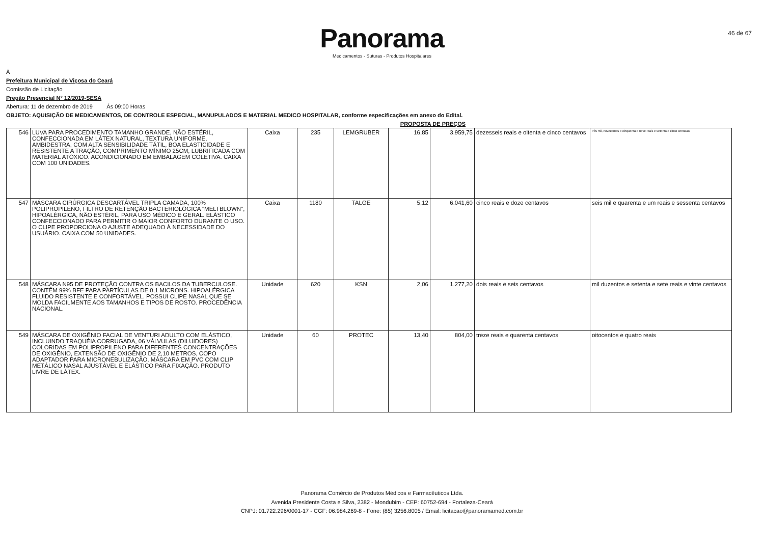Panorama
Medicamentos - Suturas - Produtos Hospitalares
46 de 67
Á
Prefeitura Municipal de Viçosa do Ceará
Comissão de Licitação
Pregão Presencial N° 12/2019-SESA
Abertura: 11 de dezembro de 2019 Ás 09:00 Horas
OBJETO: AQUISIÇÃO DE MEDICAMENTOS, DE CONTROLE ESPECIAL, MANUPULADOS E MATERIAL MEDICO HOSPITALAR, conforme especificações em anexo do Edital.
PROPOSTA DE PREÇOS
| 546 | LUVA PARA PROCEDIMENTO TAMANHO GRANDE, NÃO ESTÉRIL, CONFECCIONADA EM LÁTEX NATURAL, TEXTURA UNIFORME, AMBIDESTRA, COM ALTA SENSIBILIDADE TÁTIL, BOA ELASTICIDADE E RESISTENTE A TRAÇÃO, COMPRIMENTO MÍNIMO 25CM, LUBRIFICADA COM MATERIAL ATÓXICO. ACONDICIONADO EM EMBALAGEM COLETIVA. CAIXA COM 100 UNIDADES. | Caixa | 235 | LEMGRUBER | 16,85 | 3.959,75 | dezesseis reais e oitenta e cinco centavos | três mil, novecentos e cinquenta e nove reais e setenta e cinco centavos |
| 547 | MÁSCARA CIRÚRGICA DESCARTÁVEL TRIPLA CAMADA, 100% POLIPROPILENO, FILTRO DE RETENÇÃO BACTERIOLÓGICA "MELTBLOWN", HIPOALÉRGICA, NÃO ESTÉRIL, PARA USO MÉDICO E GERAL. ELÁSTICO CONFECCIONADO PARA PERMITIR O MAIOR CONFORTO DURANTE O USO. O CLIPE PROPORCIONA O AJUSTE ADEQUADO À NECESSIDADE DO USUÁRIO. CAIXA COM 50 UNIDADES. | Caixa | 1180 | TALGE | 5,12 | 6.041,60 | cinco reais e doze centavos | seis mil e quarenta e um reais e sessenta centavos |
| 548 | MÁSCARA N95 DE PROTEÇÃO CONTRA OS BACILOS DA TUBERCULOSE. CONTÉM 99% BFE PARA PARTÍCULAS DE 0,1 MICRONS. HIPOALÉRGICA FLUIDO RESISTENTE E CONFORTÁVEL. POSSUI CLIPE NASAL QUE SE MOLDA FACILMENTE AOS TAMANHOS E TIPOS DE ROSTO. PROCEDÊNCIA NACIONAL. | Unidade | 620 | KSN | 2,06 | 1.277,20 | dois reais e seis centavos | mil duzentos e setenta e sete reais e vinte centavos |
| 549 | MÁSCARA DE OXIGÊNIO FACIAL DE VENTURI ADULTO COM ELÁSTICO, INCLUINDO TRAQUÉIA CORRUGADA, 06 VÁLVULAS (DILUIDORES) COLORIDAS EM POLIPROPILENO PARA DIFERENTES CONCENTRAÇÕES DE OXIGÊNIO, EXTENSÃO DE OXIGÊNIO DE 2,10 METROS, COPO ADAPTADOR PARA MICRONEBULIZAÇÃO. MÁSCARA EM PVC COM CLIP METÁLICO NASAL AJUSTÁVEL E ELÁSTICO PARA FIXAÇÃO. PRODUTO LIVRE DE LÁTEX. | Unidade | 60 | PROTEC | 13,40 | 804,00 | treze reais e quarenta centavos | oitocentos e quatro reais |
Panorama Comércio de Produtos Médicos e Farmacêuticos Ltda.
Avenida Presidente Costa e Silva, 2382 - Mondubim - CEP: 60752-694 - Fortaleza-Ceará
CNPJ: 01.722.296/0001-17 - CGF: 06.984.269-8 - Fone: (85) 3256.8005 / Email: licitacao@panoramamed.com.br